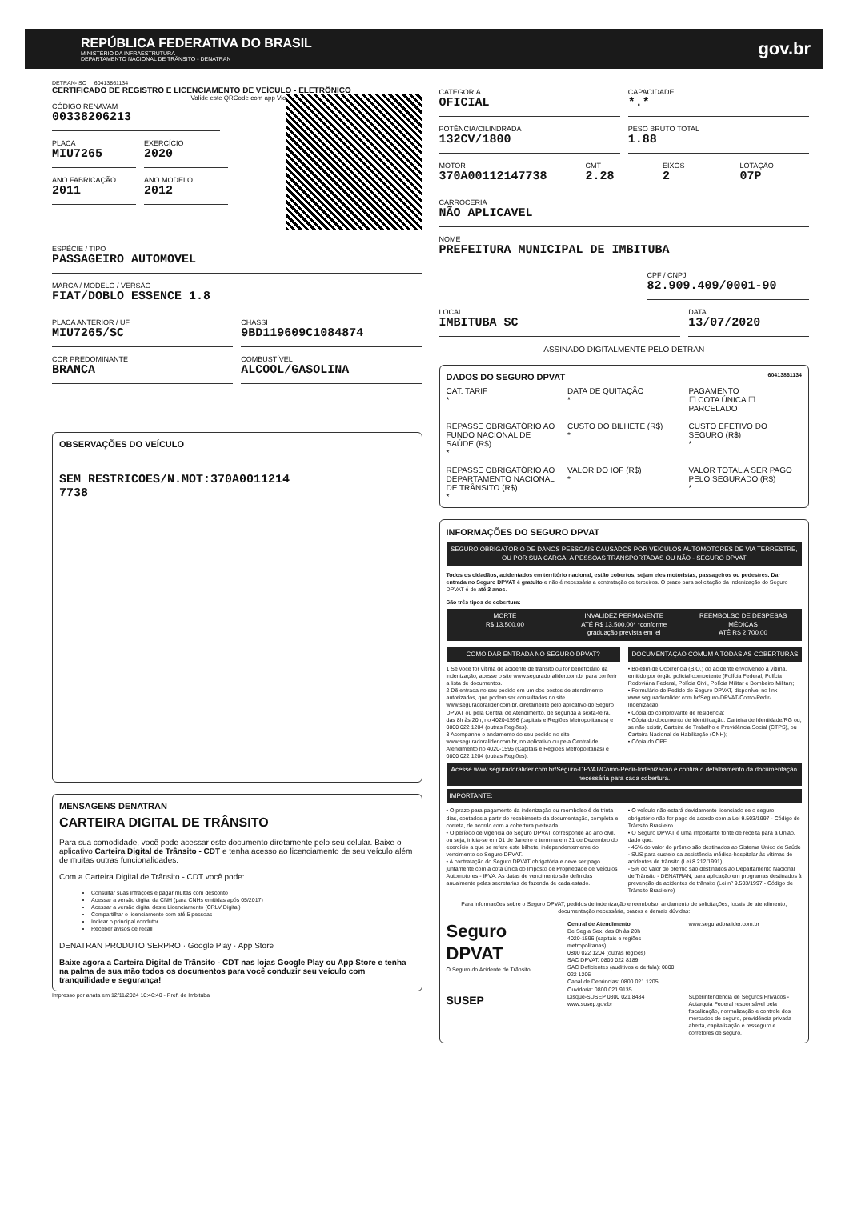REPÚBLICA FEDERATIVA DO BRASIL
MINISTÉRIO DA INFRAESTRUTURA
DEPARTAMENTO NACIONAL DE TRÂNSITO - DENATRAN
gov.br
DETRAN- SC 60413861134
CERTIFICADO DE REGISTRO E LICENCIAMENTO DE VEÍCULO - ELETRÔNICO
Valide este QRCode com app Vio
CÓDIGO RENAVAM
00338206213
PLACA
MIU7265
EXERCÍCIO
2020
ANO FABRICAÇÃO
2011
ANO MODELO
2012
ESPÉCIE / TIPO
PASSAGEIRO AUTOMOVEL
MARCA / MODELO / VERSÃO
FIAT/DOBLO ESSENCE 1.8
PLACA ANTERIOR / UF
MIU7265/SC
CHASSI
9BD119609C1084874
COR PREDOMINANTE
BRANCA
COMBUSTÍVEL
ALCOOL/GASOLINA
OBSERVAÇÕES DO VEÍCULO
SEM RESTRICOES/N.MOT:370A0011214
7738
MENSAGENS DENATRAN
CARTEIRA DIGITAL DE TRÂNSITO
Para sua comodidade, você pode acessar este documento diretamente pelo seu celular. Baixe o aplicativo Carteira Digital de Trânsito - CDT e tenha acesso ao licenciamento de seu veículo além de muitas outras funcionalidades.
Com a Carteira Digital de Trânsito - CDT você pode:
Consultar suas infrações e pagar multas com desconto
Acessar a versão digital da CNH (para CNHs emitidas após 05/2017)
Acessar a versão digital deste Licenciamento (CRLV Digital)
Compartilhar o licenciamento com até 5 pessoas
Indicar o principal condutor
Receber avisos de recall
DENATRAN PRODUTO SERPRO · Google Play · App Store
Baixe agora a Carteira Digital de Trânsito - CDT nas lojas Google Play ou App Store e tenha na palma de sua mão todos os documentos para você conduzir seu veículo com tranquilidade e segurança!
Impresso por anata em 12/11/2024 10:46:40 - Pref. de Imbituba
CATEGORIA
OFICIAL
CAPACIDADE
*.*
POTÊNCIA/CILINDRADA
132CV/1800
PESO BRUTO TOTAL
1.88
MOTOR
370A00112147738
CMT
2.28
EIXOS
2
LOTAÇÃO
07P
CARROCERIA
NÃO APLICAVEL
NOME
PREFEITURA MUNICIPAL DE IMBITUBA
CPF / CNPJ
82.909.409/0001-90
LOCAL
IMBITUBA SC
DATA
13/07/2020
ASSINADO DIGITALMENTE PELO DETRAN
DADOS DO SEGURO DPVAT 60413861134
CAT. TARIF
*
DATA DE QUITAÇÃO
*
PAGAMENTO
☐ COTA ÚNICA ☐ PARCELADO
REPASSE OBRIGATÓRIO AO FUNDO NACIONAL DE SAÚDE (R$)
*
CUSTO DO BILHETE (R$)
*
CUSTO EFETIVO DO SEGURO (R$)
*
REPASSE OBRIGATÓRIO AO DEPARTAMENTO NACIONAL DE TRÂNSITO (R$)
*
VALOR DO IOF (R$)
*
VALOR TOTAL A SER PAGO PELO SEGURADO (R$)
*
INFORMAÇÕES DO SEGURO DPVAT
SEGURO OBRIGATÓRIO DE DANOS PESSOAIS CAUSADOS POR VEÍCULOS AUTOMOTORES DE VIA TERRESTRE, OU POR SUA CARGA, A PESSOAS TRANSPORTADAS OU NÃO - SEGURO DPVAT
Todos os cidadãos, acidentados em território nacional, estão cobertos, sejam eles motoristas, passageiros ou pedestres. Dar entrada no Seguro DPVAT é gratuito e não é necessária a contratação de terceiros. O prazo para solicitação da indenização do Seguro DPVAT é de até 3 anos.
São três tipos de cobertura:
MORTE
R$ 13.500,00
INVALIDEZ PERMANENTE
ATÉ R$ 13.500,00* *conforme graduação prevista em lei
REEMBOLSO DE DESPESAS MÉDICAS
ATÉ R$ 2.700,00
COMO DAR ENTRADA NO SEGURO DPVAT?
1 Se você for vítima de acidente de trânsito ou for beneficiário da indenização, acesse o site www.seguradoralider.com.br para conferir a lista de documentos.
2 Dê entrada no seu pedido em um dos postos de atendimento autorizados, que podem ser consultados no site www.seguradoralider.com.br, diretamente pelo aplicativo do Seguro DPVAT ou pela Central de Atendimento, de segunda a sexta-feira, das 8h às 20h, no 4020-1596 (capitais e Regiões Metropolitanas) e 0800 022 1204 (outras Regiões).
3 Acompanhe o andamento do seu pedido no site www.seguradoralider.com.br, no aplicativo ou pela Central de Atendimento no 4020-1596 (Capitais e Regiões Metropolitanas) e 0800 022 1204 (outras Regiões).
DOCUMENTAÇÃO COMUM A TODAS AS COBERTURAS
• Boletim de Ocorrência (B.O.) do acidente envolvendo a vítima, emitido por órgão policial competente (Polícia Federal, Polícia Rodoviária Federal, Polícia Civil, Polícia Militar e Bombeiro Militar);
• Formulário do Pedido do Seguro DPVAT, disponível no link www.seguradoralider.com.br/Seguro-DPVAT/Como-Pedir-Indenizacao;
• Cópia do comprovante de residência;
• Cópia do documento de identificação: Carteira de Identidade/RG ou, se não existir, Carteira de Trabalho e Previdência Social (CTPS), ou Carteira Nacional de Habilitação (CNH);
• Cópia do CPF.
Acesse www.seguradoralider.com.br/Seguro-DPVAT/Como-Pedir-Indenizacao e confira o detalhamento da documentação necessária para cada cobertura.
IMPORTANTE:
• O prazo para pagamento da indenização ou reembolso é de trinta dias, contados a partir do recebimento da documentação, completa e correta, de acordo com a cobertura pleiteada.
• O período de vigência do Seguro DPVAT corresponde ao ano civil, ou seja, inicia-se em 01 de Janeiro e termina em 31 de Dezembro do exercício a que se refere este bilhete, independentemente do vencimento do Seguro DPVAT.
• A contratação do Seguro DPVAT obrigatória e deve ser pago juntamente com a cota única do Imposto de Propriedade de Veículos Automotores - IPVA. As datas de vencimento são definidas anualmente pelas secretarias de fazenda de cada estado.
• O veículo não estará devidamente licenciado se o seguro obrigatório não for pago de acordo com a Lei 9.503/1997 - Código de Trânsito Brasileiro.
• O Seguro DPVAT é uma importante fonte de receita para a União, dado que:
- 45% do valor do prêmio são destinados ao Sistema Único de Saúde - SUS para custeio da assistência médica-hospitalar às vítimas de acidentes de trânsito (Lei 8.212/1991).
- 5% do valor do prêmio são destinados ao Departamento Nacional de Trânsito - DENATRAN, para aplicação em programas destinados à prevenção de acidentes de trânsito (Lei nº 9.503/1997 - Código de Trânsito Brasileiro)
Para informações sobre o Seguro DPVAT, pedidos de indenização e reembolso, andamento de solicitações, locais de atendimento, documentação necessária, prazos e demais dúvidas:
Seguro DPVAT
O Seguro do Acidente de Trânsito
Central de Atendimento
De Seg a Sex, das 8h às 20h
4020-1596 (capitais e regiões metropolitanas)
0800 022 1204 (outras regiões)
SAC DPVAT: 0800 022 8189
SAC Deficientes (auditivos e de fala): 0800 022 1206
Canal de Denúncias: 0800 021 1205
Ouvidoria: 0800 021 9135
www.seguradoralider.com.br
SUSEP
Disque-SUSEP 0800 021 8484 www.susep.gov.br
Superintendência de Seguros Privados - Autarquia Federal responsável pela fiscalização, normalização e controle dos mercados de seguro, previdência privada aberta, capitalização e resseguro e corretores de seguro.